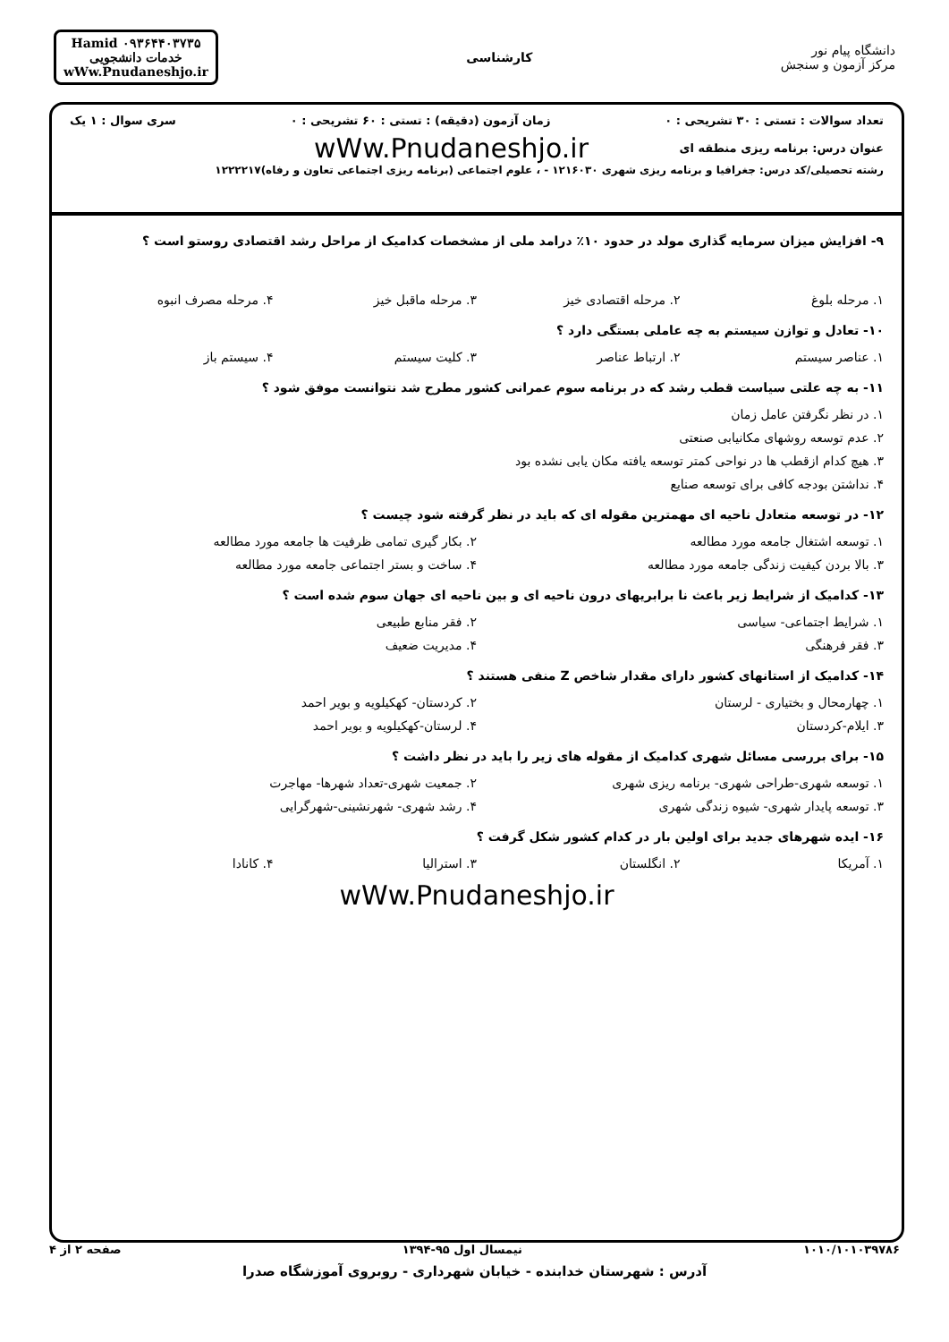دانشگاه پیام نور
مرکز آزمون و سنجش
کارشناسی
Hamid ۰۹۳۶۴۴۰۳۷۳۵
خدمات دانشجویی
wWw.Pnudaneshjo.ir
تعداد سوالات : تستی : ۳۰ تشریحی : ۰ زمان آزمون (دقیقه) : تستی : ۶۰ تشریحی : ۰ سری سوال : ۱ یک
عنوان درس: برنامه ریزی منطقه ای wWw.Pnudaneshjo.ir
رشته تحصیلی/کد درس: جغرافیا و برنامه ریزی شهری ۱۲۱۶۰۳۰ - ، علوم اجتماعی (برنامه ریزی اجتماعی تعاون و رفاه)۱۲۲۲۲۱۷
۹- افزایش میزان سرمایه گذاری مولد در حدود ۱۰٪ درامد ملی از مشخصات کدامیک از مراحل رشد اقتصادی روستو است ؟
۱. مرحله بلوغ ۲. مرحله اقتصادی خیز ۳. مرحله ماقبل خیز ۴. مرحله مصرف انبوه
۱۰- تعادل و توازن سیستم به چه عاملی بستگی دارد ؟
۱. عناصر سیستم ۲. ارتباط عناصر ۳. کلیت سیستم ۴. سیستم باز
۱۱- به چه علتی سیاست قطب رشد که در برنامه سوم عمرانی کشور مطرح شد نتوانست موفق شود ؟
۱. در نظر نگرفتن عامل زمان
۲. عدم توسعه روشهای مکانیابی صنعتی
۳. هیچ کدام ازقطب ها در نواحی کمتر توسعه یافته مکان یابی نشده بود
۴. نداشتن بودجه کافی برای توسعه صنایع
۱۲- در توسعه متعادل ناحیه ای مهمترین مقوله ای که باید در نظر گرفته شود چیست ؟
۱. توسعه اشتغال جامعه مورد مطالعه ۲. بکار گیری تمامی ظرفیت ها جامعه مورد مطالعه
۳. بالا بردن کیفیت زندگی جامعه مورد مطالعه ۴. ساخت و بستر اجتماعی جامعه مورد مطالعه
۱۳- کدامیک از شرایط زیر باعث نا برابریهای درون ناحیه ای و بین ناحیه ای جهان سوم شده است ؟
۱. شرایط اجتماعی- سیاسی ۲. فقر منابع طبیعی
۳. فقر فرهنگی ۴. مدیریت ضعیف
۱۴- کدامیک از استانهای کشور دارای مقدار شاخص Z منفی هستند ؟
۱. چهارمحال و بختیاری - لرستان ۲. کردستان- کهکیلویه و بویر احمد
۳. ایلام-کردستان ۴. لرستان-کهکیلویه و بویر احمد
۱۵- برای بررسی مسائل شهری کدامیک از مقوله های زیر را باید در نظر داشت ؟
۱. توسعه شهری-طراحی شهری- برنامه ریزی شهری ۲. جمعیت شهری-تعداد شهرها- مهاجرت
۳. توسعه پایدار شهری- شیوه زندگی شهری ۴. رشد شهری- شهرنشینی-شهرگرایی
۱۶- ایده شهرهای جدید برای اولین بار در کدام کشور شکل گرفت ؟
۱. آمریکا ۲. انگلستان ۳. استرالیا ۴. کانادا
wWw.Pnudaneshjo.ir
۱۰۱۰/۱۰۱۰۳۹۷۸۶ نیمسال اول ۹۵-۱۳۹۴ صفحه ۲ از ۴
آدرس : شهرستان خدابنده - خیابان شهرداری - روبروی آموزشگاه صدرا